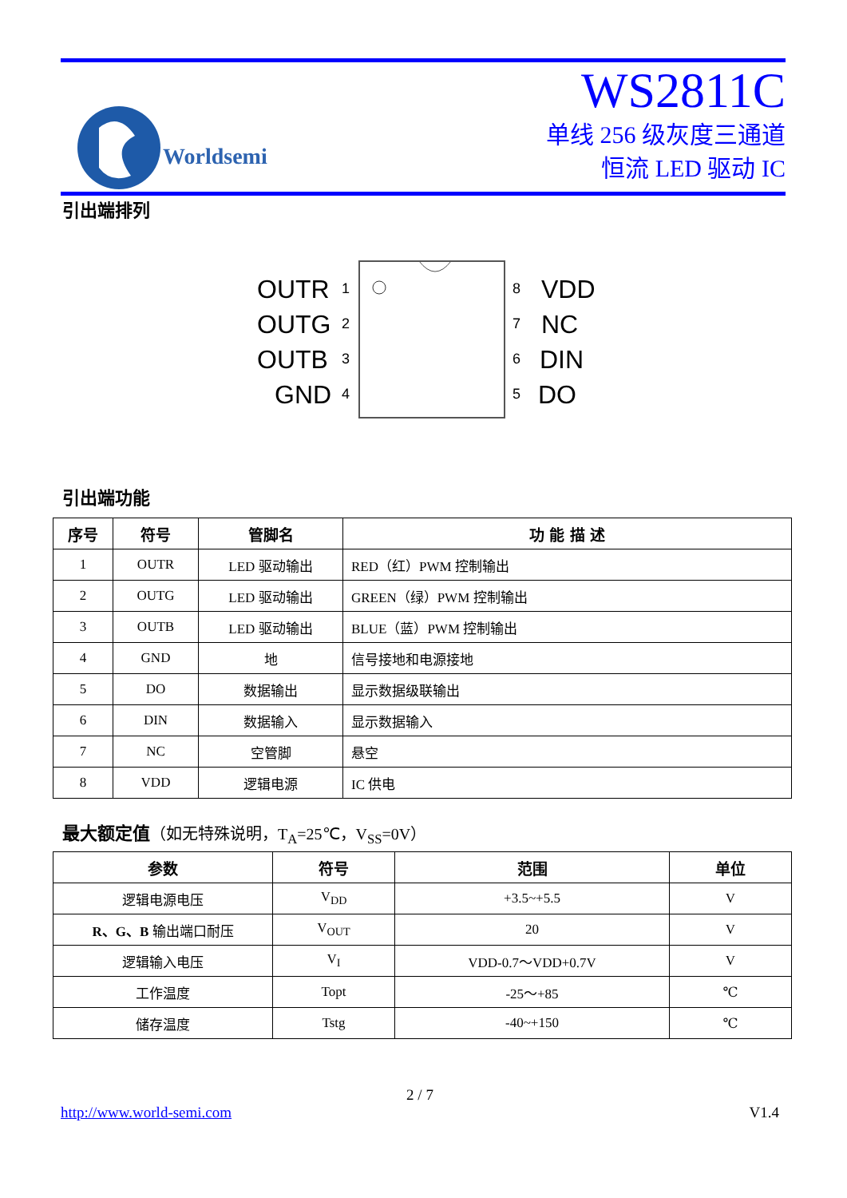Worldsemi
WS2811C
单线 256 级灰度三通道
恒流 LED 驱动 IC
引出端排列
OUTR
OUTG
OUTB
GND
VDD
NC
DIN
DO
1
2
3
4
8
7
6
5
引出端功能
| 序号 | 符号 | 管脚名 | 功 能 描 述 |
| --- | --- | --- | --- |
| 1 | OUTR | LED 驱动输出 | RED（红）PWM 控制输出 |
| 2 | OUTG | LED 驱动输出 | GREEN（绿）PWM 控制输出 |
| 3 | OUTB | LED 驱动输出 | BLUE（蓝）PWM 控制输出 |
| 4 | GND | 地 | 信号接地和电源接地 |
| 5 | DO | 数据输出 | 显示数据级联输出 |
| 6 | DIN | 数据输入 | 显示数据输入 |
| 7 | NC | 空管脚 | 悬空 |
| 8 | VDD | 逻辑电源 | IC 供电 |
最大额定值（如无特殊说明，T<sub>A</sub>=25℃，V<sub>SS</sub>=0V）
| 参数 | 符号 | 范围 | 单位 |
| --- | --- | --- | --- |
| 逻辑电源电压 | V<sub>DD</sub> | +3.5~+5.5 | V |
| R、G、B 输出端口耐压 | V<sub>OUT</sub> | 20 | V |
| 逻辑输入电压 | V<sub>I</sub> | VDD-0.7～VDD+0.7V | V |
| 工作温度 | Topt | -25～+85 | ℃ |
| 储存温度 | Tstg | -40~+150 | ℃ |
2 / 7
http://www.world-semi.com V1.4